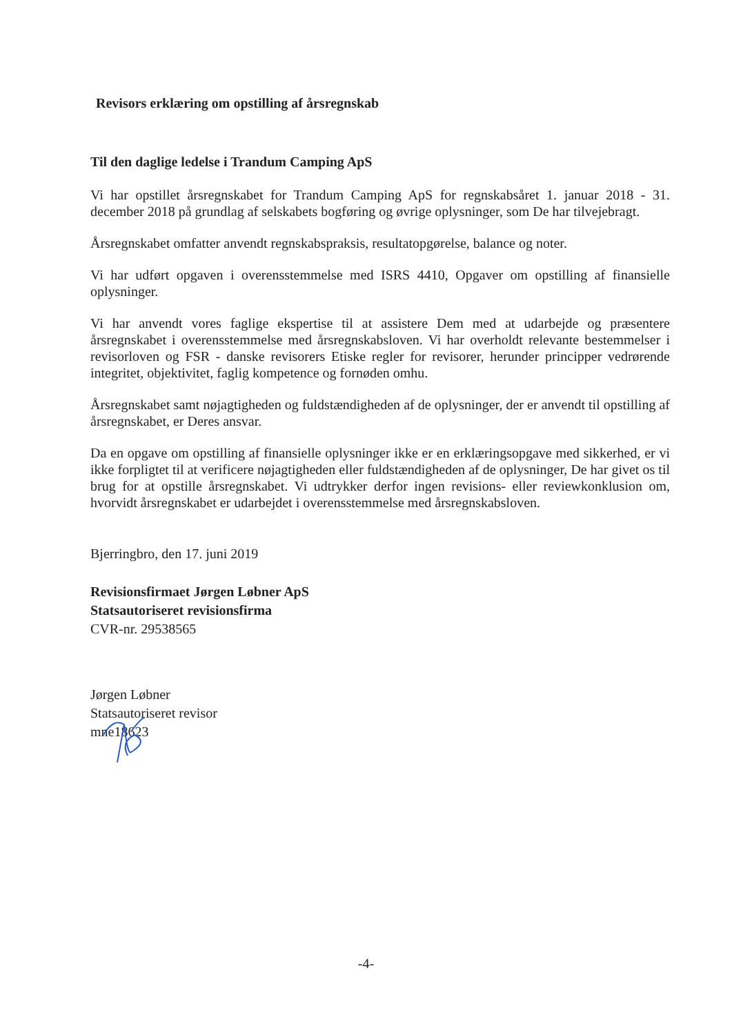Revisors erklæring om opstilling af årsregnskab
Til den daglige ledelse i Trandum Camping ApS
Vi har opstillet årsregnskabet for Trandum Camping ApS for regnskabsåret 1. januar 2018 - 31. december 2018 på grundlag af selskabets bogføring og øvrige oplysninger, som De har tilvejebragt.
Årsregnskabet omfatter anvendt regnskabspraksis, resultatopgørelse, balance og noter.
Vi har udført opgaven i overensstemmelse med ISRS 4410, Opgaver om opstilling af finansielle oplysninger.
Vi har anvendt vores faglige ekspertise til at assistere Dem med at udarbejde og præsentere årsregnskabet i overensstemmelse med årsregnskabsloven. Vi har overholdt relevante bestemmelser i revisorloven og FSR - danske revisorers Etiske regler for revisorer, herunder principper vedrørende integritet, objektivitet, faglig kompetence og fornøden omhu.
Årsregnskabet samt nøjagtigheden og fuldstændigheden af de oplysninger, der er anvendt til opstilling af årsregnskabet, er Deres ansvar.
Da en opgave om opstilling af finansielle oplysninger ikke er en erklæringsopgave med sikkerhed, er vi ikke forpligtet til at verificere nøjagtigheden eller fuldstændigheden af de oplysninger, De har givet os til brug for at opstille årsregnskabet. Vi udtrykker derfor ingen revisions- eller reviewkonklusion om, hvorvidt årsregnskabet er udarbejdet i overensstemmelse med årsregnskabsloven.
Bjerringbro, den 17. juni 2019
Revisionsfirmaet Jørgen Løbner ApS
Statsautoriseret revisionsfirma
CVR-nr. 29538565
Jørgen Løbner
Statsautoriseret revisor
mne18623
-4-